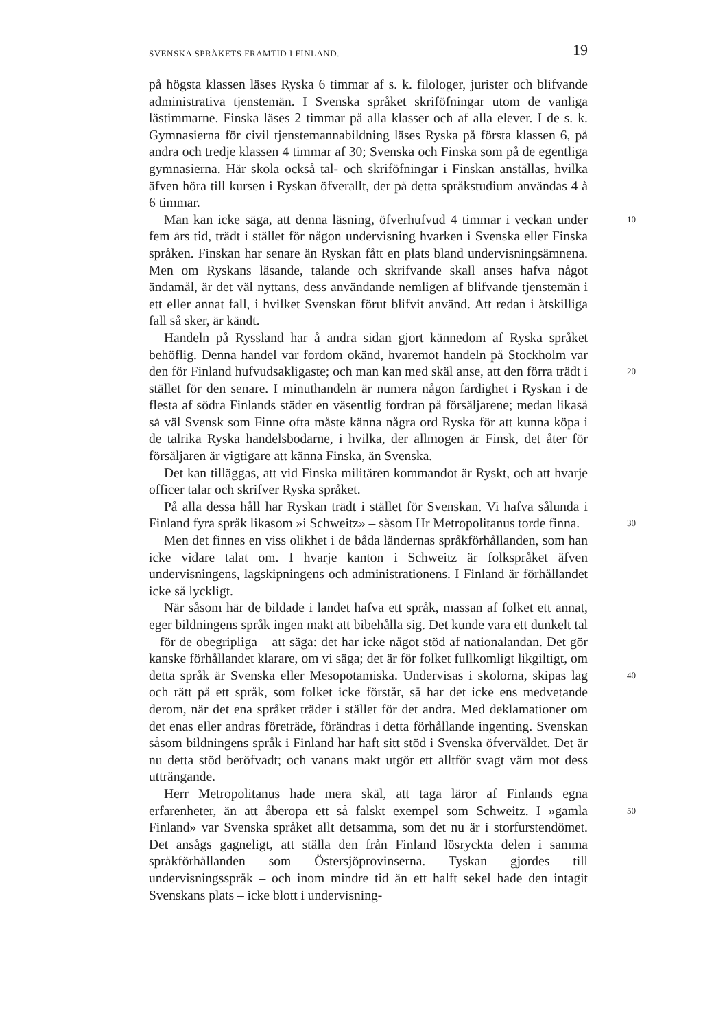SVENSKA SPRÅKETS FRAMTID I FINLAND. 19
på högsta klassen läses Ryska 6 timmar af s. k. filologer, jurister och blifvande administrativa tjenstemän. I Svenska språket skriföfningar utom de vanliga lästimmarne. Finska läses 2 timmar på alla klasser och af alla elever. I de s. k. Gymnasierna för civil tjenstemannabildning läses Ryska på första klassen 6, på andra och tredje klassen 4 timmar af 30; Svenska och Finska som på de egentliga gymnasierna. Här skola också tal- och skriföfningar i Finskan anställas, hvilka äfven höra till kursen i Ryskan öfverallt, der på detta språkstudium användas 4 à 6 timmar.
Man kan icke säga, att denna läsning, öfverhufvud 4 timmar i veckan 10 under fem års tid, trädt i stället för någon undervisning hvarken i Svenska eller Finska språken. Finskan har senare än Ryskan fått en plats bland undervisningsämnena. Men om Ryskans läsande, talande och skrifvande skall anses hafva något ändamål, är det väl nyttans, dess användande nemligen af blifvande tjenstemän i ett eller annat fall, i hvilket Svenskan förut blifvit använd. Att redan i åtskilliga fall så sker, är kändt.
Handeln på Ryssland har å andra sidan gjort kännedom af Ryska språket behöflig. Denna handel var fordom okänd, hvaremot handeln på Stockholm var den för Finland hufvudsakligaste; och man kan med 20 skäl anse, att den förra trädt i stället för den senare. I minuthandeln är numera någon färdighet i Ryskan i de flesta af södra Finlands städer en väsentlig fordran på försäljarene; medan likaså så väl Svensk som Finne ofta måste känna några ord Ryska för att kunna köpa i de talrika Ryska handelsbodarne, i hvilka, der allmogen är Finsk, det åter för försäljaren är vigtigare att känna Finska, än Svenska.
Det kan tilläggas, att vid Finska militären kommandot är Ryskt, och att hvarje officer talar och skrifver Ryska språket.
På alla dessa håll har Ryskan trädt i stället för Svenskan. Vi hafva sålunda i Finland fyra språk likasom »i Schweitz» – såsom Hr 30 Metropolitanus torde finna.
Men det finnes en viss olikhet i de båda ländernas språkförhållanden, som han icke vidare talat om. I hvarje kanton i Schweitz är folkspråket äfven undervisningens, lagskipningens och administrationens. I Finland är förhållandet icke så lyckligt.
När såsom här de bildade i landet hafva ett språk, massan af folket ett annat, eger bildningens språk ingen makt att bibehålla sig. Det kunde vara ett dunkelt tal – för de obegripliga – att säga: det har icke något stöd af nationalandan. Det gör kanske förhållandet klarare, om vi säga; det är för folket fullkomligt likgiltigt, om detta språk är 40 Svenska eller Mesopotamiska. Undervisas i skolorna, skipas lag och rätt på ett språk, som folket icke förstår, så har det icke ens medvetande derom, när det ena språket träder i stället för det andra. Med deklamationer om det enas eller andras företräde, förändras i detta förhållande ingenting. Svenskan såsom bildningens språk i Finland har haft sitt stöd i Svenska öfverväldet. Det är nu detta stöd beröfvadt; och vanans makt utgör ett alltför svagt värn mot dess utträngande.
Herr Metropolitanus hade mera skäl, att taga läror af Finlands egna erfarenheter, än att åberopa ett så falskt exempel som Schweitz. I 50 »gamla Finland» var Svenska språket allt detsamma, som det nu är i storfurstendömet. Det ansågs gagneligt, att ställa den från Finland lösryckta delen i samma språkförhållanden som Östersjöprovinserna. Tyskan gjordes till undervisningsspråk – och inom mindre tid än ett halft sekel hade den intagit Svenskans plats – icke blott i undervisning-